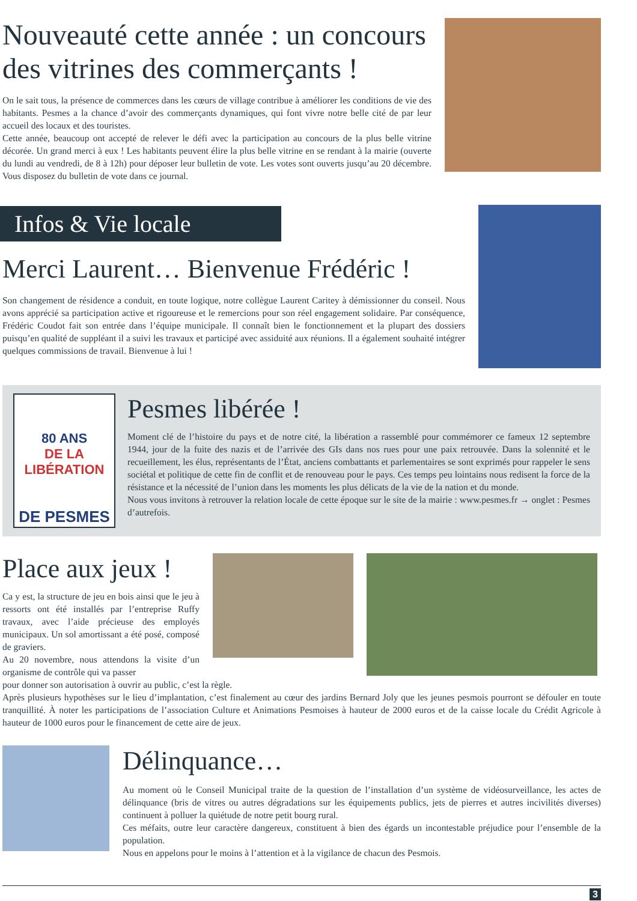Nouveauté cette année : un concours des vitrines des commerçants !
On le sait tous, la présence de commerces dans les cœurs de village contribue à améliorer les conditions de vie des habitants. Pesmes a la chance d’avoir des commerçants dynamiques, qui font vivre notre belle cité de par leur accueil des locaux et des touristes.
Cette année, beaucoup ont accepté de relever le défi avec la participation au concours de la plus belle vitrine décorée. Un grand merci à eux ! Les habitants peuvent élire la plus belle vitrine en se rendant à la mairie (ouverte du lundi au vendredi, de 8 à 12h) pour déposer leur bulletin de vote. Les votes sont ouverts jusqu’au 20 décembre. Vous disposez du bulletin de vote dans ce journal.
Infos & Vie locale
Merci Laurent… Bienvenue Frédéric !
Son changement de résidence a conduit, en toute logique, notre collègue Laurent Caritey à démissionner du conseil. Nous avons apprécié sa participation active et rigoureuse et le remercions pour son réel engagement solidaire. Par conséquence, Frédéric Coudot fait son entrée dans l’équipe municipale. Il connaît bien le fonctionnement et la plupart des dossiers puisqu’en qualité de suppléant il a suivi les travaux et participé avec assiduité aux réunions. Il a également souhaité intégrer quelques commissions de travail. Bienvenue à lui !
80 ANS
DE LA LIBÉRATION
DE PESMES
Pesmes libérée !
Moment clé de l’histoire du pays et de notre cité, la libération a rassemblé pour commémorer ce fameux 12 septembre 1944, jour de la fuite des nazis et de l’arrivée des GIs dans nos rues pour une paix retrouvée. Dans la solennité et le recueillement, les élus, représentants de l’État, anciens combattants et parlementaires se sont exprimés pour rappeler le sens sociétal et politique de cette fin de conflit et de renouveau pour le pays. Ces temps peu lointains nous redisent la force de la résistance et la nécessité de l’union dans les moments les plus délicats de la vie de la nation et du monde.
Nous vous invitons à retrouver la relation locale de cette époque sur le site de la mairie : www.pesmes.fr → onglet : Pesmes d’autrefois.
Place aux jeux !
Ca y est, la structure de jeu en bois ainsi que le jeu à ressorts ont été installés par l’entreprise Ruffy travaux, avec l’aide précieuse des employés municipaux. Un sol amortissant a été posé, composé de graviers.
Au 20 novembre, nous attendons la visite d’un organisme de contrôle qui va passer
pour donner son autorisation à ouvrir au public, c’est la règle.
Après plusieurs hypothèses sur le lieu d’implantation, c’est finalement au cœur des jardins Bernard Joly que les jeunes pesmois pourront se défouler en toute tranquillité. À noter les participations de l’association Culture et Animations Pesmoises à hauteur de 2000 euros et de la caisse locale du Crédit Agricole à hauteur de 1000 euros pour le financement de cette aire de jeux.
Délinquance…
Au moment où le Conseil Municipal traite de la question de l’installation d’un système de vidéosurveillance, les actes de délinquance (bris de vitres ou autres dégradations sur les équipements publics, jets de pierres et autres incivilités diverses) continuent à polluer la quiétude de notre petit bourg rural.
Ces méfaits, outre leur caractère dangereux, constituent à bien des égards un incontestable préjudice pour l’ensemble de la population.
Nous en appelons pour le moins à l’attention et à la vigilance de chacun des Pesmois.
3